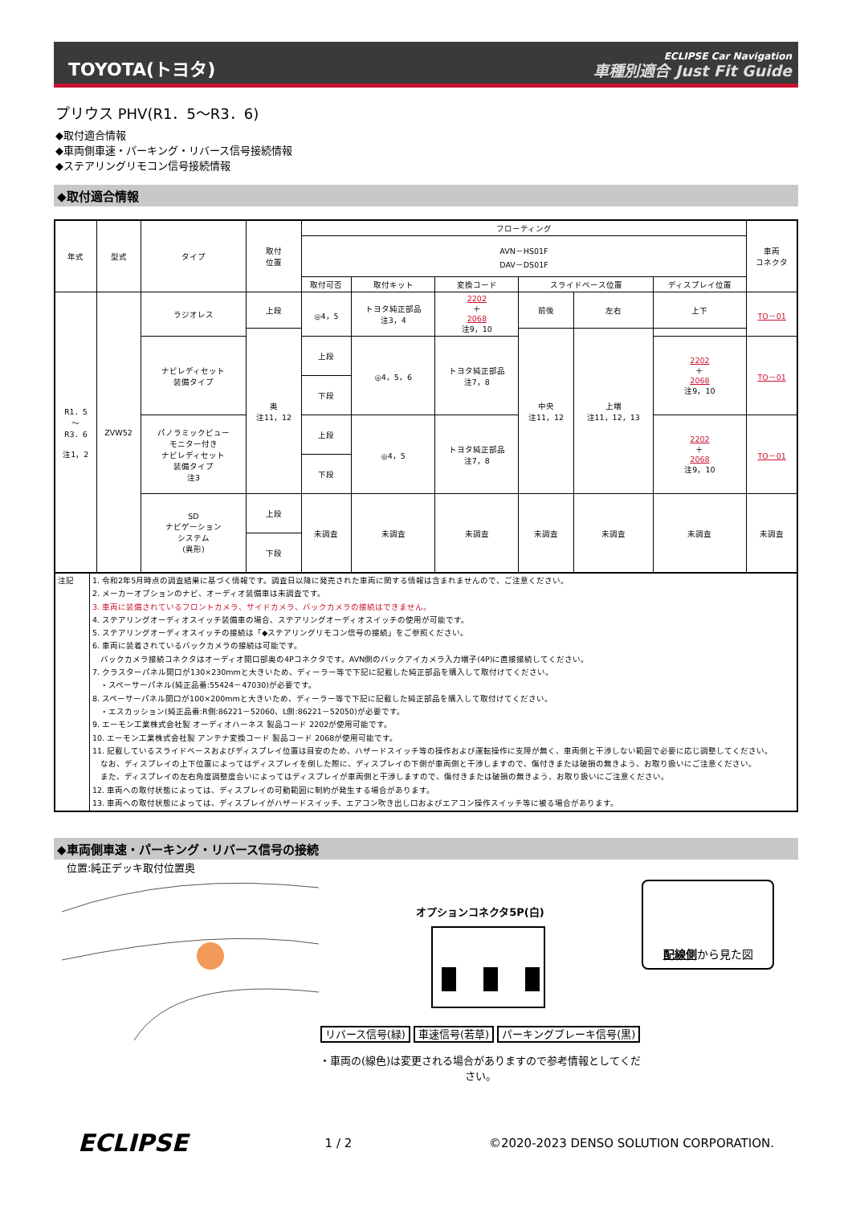TOYOTA(トヨタ)
ECLIPSE Car Navigation
車種別適合 Just Fit Guide
プリウス PHV(R1．5～R3．6)
◆取付適合情報
◆車両側車速・パーキング・リバース信号接続情報
◆ステアリングリモコン信号接続情報
◆取付適合情報
| 年式 | 型式 | タイプ | 取付 位置 | フローティング | | | | | | 車両 コネクタ |
| --- | --- | --- | --- | --- | --- | --- | --- | --- | --- | --- |
| | | | | AVN－HS01F DAV－DS01F | | | | | | |
| | | | | 取付可否 | 取付キット | 変換コード | スライドベース位置 | | ディスプレイ位置 | |
| R1．5 ～ R3．6 注1，2 | ZVW52 | ラジオレス | 上段 | ◎4，5 | トヨタ純正部品 注3，4 | 2202 ＋ 2068 注9，10 | 前後 | 左右 | 上下 | TO－01 |
| | | | 奥 注11，12 | | | | 中央 注11，12 | 上端 注11，12，13 | | |
| | | ナビレディセット 装備タイプ | | 上段 | ◎4，5，6 | トヨタ純正部品 注7，8 | | | 2202 ＋ 2068 注9，10 | TO－01 |
| | | | | 下段 | | | | | | |
| | | パノラミックビュー モニター付き ナビレディセット 装備タイプ 注3 | | 上段 | ◎4，5 | トヨタ純正部品 注7，8 | | | 2202 ＋ 2068 注9，10 | TO－01 |
| | | | | 下段 | | | | | | |
| | | SD ナビゲーション システム (異形) | 上段 | 未調査 | 未調査 | 未調査 | 未調査 | 未調査 | 未調査 | 未調査 |
| | | | 下段 | | | | | | | |
| 注記 | 1. 令和2年5月時点の調査結果に基づく情報です。調査日以降に発売された車両に関する情報は含まれませんので、ご注意ください。 2. メーカーオプションのナビ、オーディオ装備車は未調査です。 3. 車両に装備されているフロントカメラ、サイドカメラ、バックカメラの接続はできません。 4. ステアリングオーディオスイッチ装備車の場合、ステアリングオーディオスイッチの使用が可能です。 5. ステアリングオーディオスイッチの接続は「◆ステアリングリモコン信号の接続」をご参照ください。 6. 車両に装着されているバックカメラの接続は可能です。 バックカメラ接続コネクタはオーディオ開口部奥の4Pコネクタです。AVN側のバックアイカメラ入力端子(4P)に直接接続してください。 7. クラスターパネル開口が130×230mmと大きいため、ディーラー等で下記に記載した純正部品を購入して取付けてください。 ・スペーサーパネル(純正品番:55424－47030)が必要です。 8. スペーサーパネル開口が100×200mmと大きいため、ディーラー等で下記に記載した純正部品を購入して取付けてください。 ・エスカッション(純正品番:R側:86221－52060、L側:86221－52050)が必要です。 9. エーモン工業株式会社製 オーディオハーネス 製品コード 2202が使用可能です。 10. エーモン工業株式会社製 アンテナ変換コード 製品コード 2068が使用可能です。 11. 記載しているスライドベースおよびディスプレイ位置は目安のため、ハザードスイッチ等の操作および運転操作に支障が無く、車両側と干渉しない範囲で必要に応じ調整してください。 なお、ディスプレイの上下位置によってはディスプレイを倒した際に、ディスプレイの下側が車両側と干渉しますので、傷付きまたは破損の無きよう、お取り扱いにご注意ください。 また、ディスプレイの左右角度調整度合いによってはディスプレイが車両側と干渉しますので、傷付きまたは破損の無きよう、お取り扱いにご注意ください。 12. 車両への取付状態によっては、ディスプレイの可動範囲に制約が発生する場合があります。 13. 車両への取付状態によっては、ディスプレイがハザードスイッチ、エアコン吹き出し口およびエアコン操作スイッチ等に被る場合があります。 |
◆車両側車速・パーキング・リバース信号の接続
位置:純正デッキ取付位置奥
オプションコネクタ5P(白)
リバース信号(緑) 車速信号(若草) パーキングブレーキ信号(黒)
・車両の(線色)は変更される場合がありますので参考情報としてください。
配線側から見た図
ECLIPSE
1 / 2
©2020-2023 DENSO SOLUTION CORPORATION.